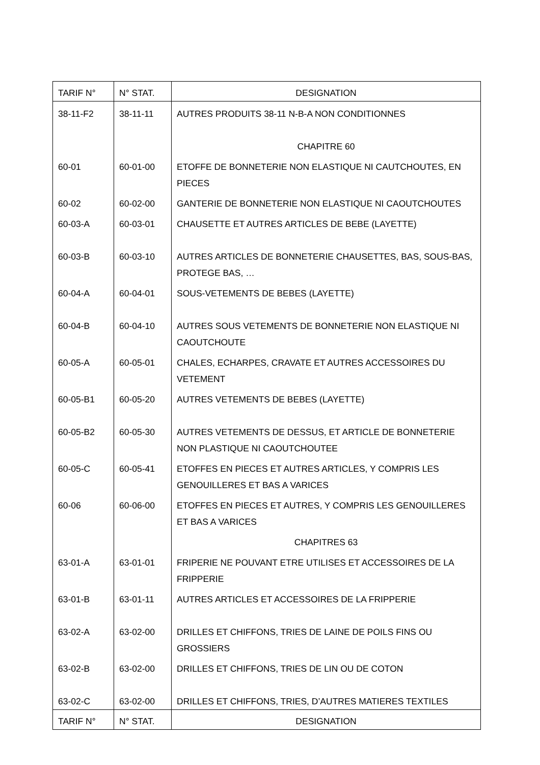| TARIF N° | N° STAT. | DESIGNATION |
| 38-11-F2 | 38-11-11 | AUTRES PRODUITS 38-11 N-B-A NON CONDITIONNES |
| | | CHAPITRE 60 |
| 60-01 | 60-01-00 | ETOFFE DE BONNETERIE NON ELASTIQUE NI CAUTCHOUTES, EN PIECES |
| 60-02 | 60-02-00 | GANTERIE DE BONNETERIE NON ELASTIQUE NI CAOUTCHOUTES |
| 60-03-A | 60-03-01 | CHAUSETTE ET AUTRES ARTICLES DE BEBE (LAYETTE) |
| 60-03-B | 60-03-10 | AUTRES ARTICLES DE BONNETERIE CHAUSETTES, BAS, SOUS-BAS, PROTEGE BAS, … |
| 60-04-A | 60-04-01 | SOUS-VETEMENTS DE BEBES (LAYETTE) |
| 60-04-B | 60-04-10 | AUTRES SOUS VETEMENTS DE BONNETERIE NON ELASTIQUE NI CAOUTCHOUTE |
| 60-05-A | 60-05-01 | CHALES, ECHARPES, CRAVATE ET AUTRES ACCESSOIRES DU VETEMENT |
| 60-05-B1 | 60-05-20 | AUTRES VETEMENTS DE BEBES (LAYETTE) |
| 60-05-B2 | 60-05-30 | AUTRES VETEMENTS DE DESSUS, ET ARTICLE DE BONNETERIE NON PLASTIQUE NI CAOUTCHOUTEE |
| 60-05-C | 60-05-41 | ETOFFES EN PIECES ET AUTRES ARTICLES, Y COMPRIS LES GENOUILLERES ET BAS A VARICES |
| 60-06 | 60-06-00 | ETOFFES EN PIECES ET AUTRES, Y COMPRIS LES GENOUILLERES ET BAS A VARICES |
| | | CHAPITRES 63 |
| 63-01-A | 63-01-01 | FRIPERIE NE POUVANT ETRE UTILISES ET ACCESSOIRES DE LA FRIPPERIE |
| 63-01-B | 63-01-11 | AUTRES ARTICLES ET ACCESSOIRES DE LA FRIPPERIE |
| 63-02-A | 63-02-00 | DRILLES ET CHIFFONS, TRIES DE LAINE DE POILS FINS OU GROSSIERS |
| 63-02-B | 63-02-00 | DRILLES ET CHIFFONS, TRIES DE LIN OU DE COTON |
| 63-02-C | 63-02-00 | DRILLES ET CHIFFONS, TRIES, D’AUTRES MATIERES TEXTILES |
| TARIF N° | N° STAT. | DESIGNATION |